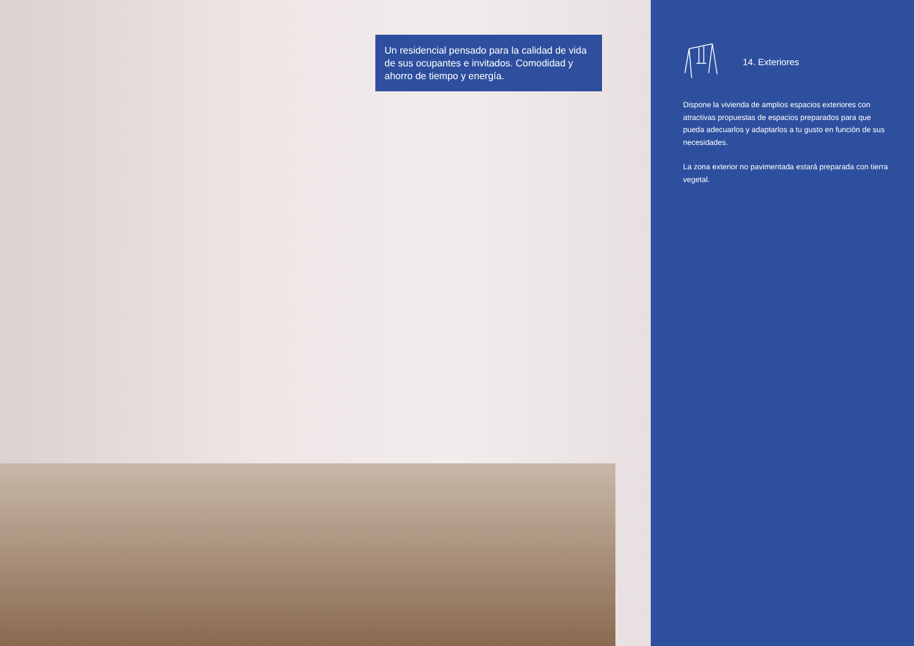Un residencial pensado para la calidad de vida de sus ocupantes e invitados. Comodidad y ahorro de tiempo y energía.
14. Exteriores
Dispone la vivienda de amplios espacios exteriores con atractivas propuestas de espacios preparados para que pueda adecuarlos y adaptarlos a tu gusto en función de sus necesidades.
La zona exterior no pavimentada estará preparada con tierra vegetal.